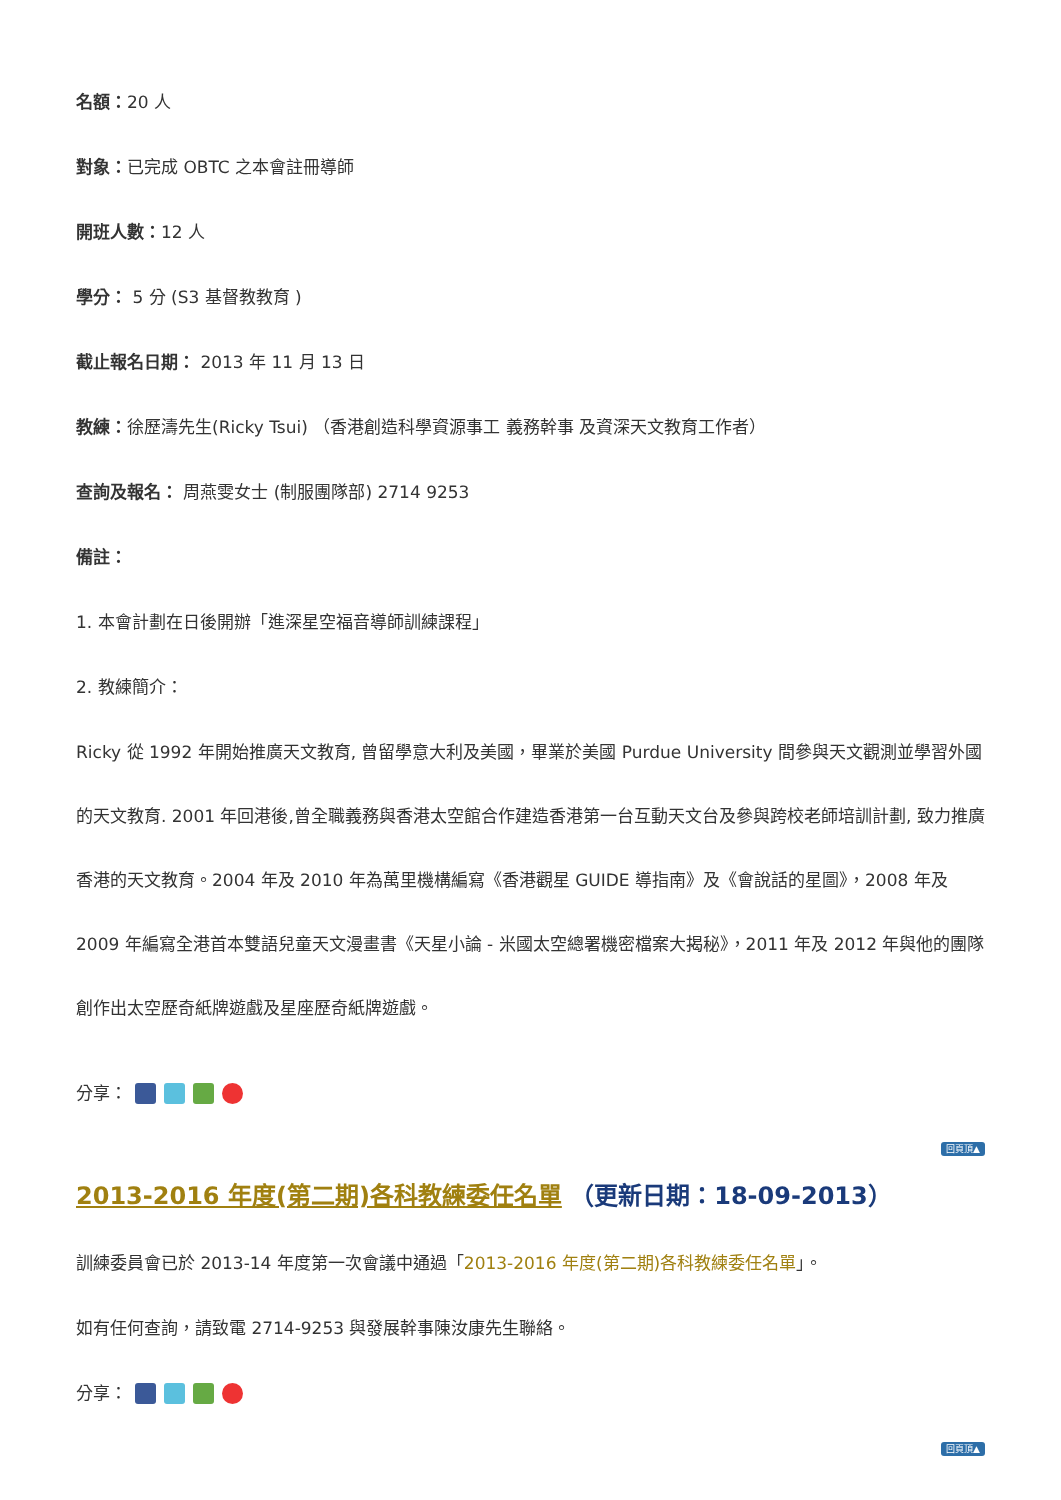名額：20 人
對象：已完成 OBTC 之本會註冊導師
開班人數：12 人
學分： 5 分 (S3 基督教教育 )
截止報名日期： 2013 年 11 月 13 日
教練：徐歷濤先生(Ricky Tsui) （香港創造科學資源事工 義務幹事 及資深天文教育工作者）
查詢及報名： 周燕雯女士 (制服團隊部) 2714 9253
備註：
1. 本會計劃在日後開辦「進深星空福音導師訓練課程」
2. 教練簡介：
Ricky 從 1992 年開始推廣天文教育, 曾留學意大利及美國，畢業於美國 Purdue University 間參與天文觀測並學習外國的天文教育. 2001 年回港後,曾全職義務與香港太空館合作建造香港第一台互動天文台及參與跨校老師培訓計劃, 致力推廣香港的天文教育。2004 年及 2010 年為萬里機構編寫《香港觀星 GUIDE 導指南》及《會說話的星圖》，2008 年及 2009 年編寫全港首本雙語兒童天文漫畫書《天星小論 - 米國太空總署機密檔案大揭秘》，2011 年及 2012 年與他的團隊創作出太空歷奇紙牌遊戲及星座歷奇紙牌遊戲。
分享：
回頁頂▲
2013-2016 年度(第二期)各科教練委任名單 （更新日期：18-09-2013）
訓練委員會已於 2013-14 年度第一次會議中通過「2013-2016 年度(第二期)各科教練委任名單」。
如有任何查詢，請致電 2714-9253 與發展幹事陳汝康先生聯絡。
分享：
回頁頂▲